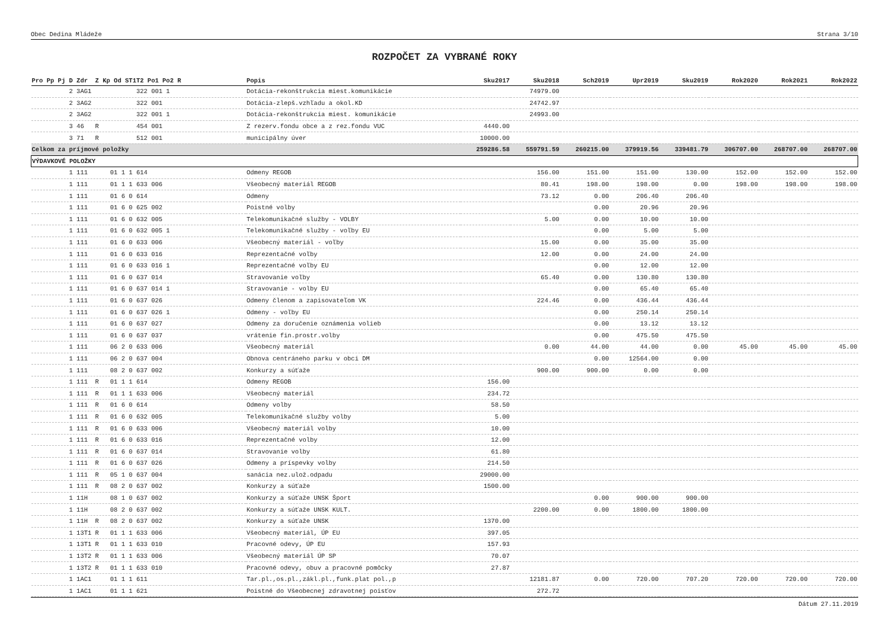Obec Dedina Mládeže Strana 3/10
ROZPOČET ZA VYBRANÉ ROKY
| Pro Pp Pj D Zdr Z Kp Od ST1T2 Po1 Po2 R | Popis | Sku2017 | Sku2018 | Sch2019 | Upr2019 | Sku2019 | Rok2020 | Rok2021 | Rok2022 |
| --- | --- | --- | --- | --- | --- | --- | --- | --- | --- |
| 2 3AG1 322 001 1 | Dotácia-rekonštrukcia miest.komunikácie | | 74979.00 | | | | | | |
| 2 3AG2 322 001 | Dotácia-zlepš.vzhľadu a okol.KD | | 24742.97 | | | | | | |
| 2 3AG2 322 001 1 | Dotácia-rekonštrukcia miest. komunikácie | | 24993.00 | | | | | | |
| 3 46 R 454 001 | Z rezerv.fondu obce a z rez.fondu VUC | 4440.00 | | | | | | | |
| 3 71 R 512 001 | municipálny úver | 10000.00 | | | | | | | |
| Celkom za príjmové položky | | 259286.58 | 559791.59 | 260215.00 | 379919.56 | 339481.79 | 306707.00 | 268707.00 | 268707.00 |
| VÝDAVKOVÉ POLOŽKY | | | | | | | | | |
| 1 111 01 1 1 614 | Odmeny REGOB | | 156.00 | 151.00 | 151.00 | 130.00 | 152.00 | 152.00 | 152.00 |
| 1 111 01 1 1 633 006 | Všeobecný materiál REGOB | | 80.41 | 198.00 | 198.00 | 0.00 | 198.00 | 198.00 | 198.00 |
| 1 111 01 6 0 614 | Odmeny | | 73.12 | 0.00 | 206.40 | 206.40 | | | |
| 1 111 01 6 0 625 002 | Poistné volby | | | 0.00 | 20.96 | 20.96 | | | |
| 1 111 01 6 0 632 005 | Telekomunikačné služby - VOLBY | | 5.00 | 0.00 | 10.00 | 10.00 | | | |
| 1 111 01 6 0 632 005 1 | Telekomunikačné služby - voľby EU | | | 0.00 | 5.00 | 5.00 | | | |
| 1 111 01 6 0 633 006 | Všeobecný materiál - voľby | | 15.00 | 0.00 | 35.00 | 35.00 | | | |
| 1 111 01 6 0 633 016 | Reprezentačné voľby | | 12.00 | 0.00 | 24.00 | 24.00 | | | |
| 1 111 01 6 0 633 016 1 | Reprezentačné voľby EU | | | 0.00 | 12.00 | 12.00 | | | |
| 1 111 01 6 0 637 014 | Stravovanie voľby | | 65.40 | 0.00 | 130.80 | 130.80 | | | |
| 1 111 01 6 0 637 014 1 | Stravovanie - volby EU | | | 0.00 | 65.40 | 65.40 | | | |
| 1 111 01 6 0 637 026 | Odmeny členom a zapisovateľom VK | | 224.46 | 0.00 | 436.44 | 436.44 | | | |
| 1 111 01 6 0 637 026 1 | Odmeny - voľby EU | | | 0.00 | 250.14 | 250.14 | | | |
| 1 111 01 6 0 637 027 | Odmeny za doručenie oznámenia volieb | | | 0.00 | 13.12 | 13.12 | | | |
| 1 111 01 6 0 637 037 | vrátenie fin.prostr.volby | | | 0.00 | 475.50 | 475.50 | | | |
| 1 111 06 2 0 633 006 | Všeobecný materiál | | 0.00 | 44.00 | 44.00 | 0.00 | 45.00 | 45.00 | 45.00 |
| 1 111 06 2 0 637 004 | Obnova centráneho parku v obci DM | | | 0.00 | 12564.00 | 0.00 | | | |
| 1 111 08 2 0 637 002 | Konkurzy a súťaže | | 900.00 | 900.00 | 0.00 | 0.00 | | | |
| 1 111 R 01 1 1 614 | Odmeny REGOB | 156.00 | | | | | | | |
| 1 111 R 01 1 1 633 006 | Všeobecný materiál | 234.72 | | | | | | | |
| 1 111 R 01 6 0 614 | Odmeny volby | 58.50 | | | | | | | |
| 1 111 R 01 6 0 632 005 | Telekomunikačné služby volby | 5.00 | | | | | | | |
| 1 111 R 01 6 0 633 006 | Všeobecný materiál volby | 10.00 | | | | | | | |
| 1 111 R 01 6 0 633 016 | Reprezentačné volby | 12.00 | | | | | | | |
| 1 111 R 01 6 0 637 014 | Stravovanie volby | 61.80 | | | | | | | |
| 1 111 R 01 6 0 637 026 | Odmeny a príspevky volby | 214.50 | | | | | | | |
| 1 111 R 05 1 0 637 004 | sanácia nez.ulož.odpadu | 29000.00 | | | | | | | |
| 1 111 R 08 2 0 637 002 | Konkurzy a súťaže | 1500.00 | | | | | | | |
| 1 11H 08 1 0 637 002 | Konkurzy a súťaže UNSK Šport | | | 0.00 | 900.00 | 900.00 | | | |
| 1 11H 08 2 0 637 002 | Konkurzy a súťaže UNSK KULT. | | 2200.00 | 0.00 | 1800.00 | 1800.00 | | | |
| 1 11H R 08 2 0 637 002 | Konkurzy a súťaže UNSK | 1370.00 | | | | | | | |
| 1 13T1 R 01 1 1 633 006 | Všeobecný materiál, ÚP EU | 397.05 | | | | | | | |
| 1 13T1 R 01 1 1 633 010 | Pracovné odevy, ÚP EU | 157.93 | | | | | | | |
| 1 13T2 R 01 1 1 633 006 | Všeobecný materiál ÚP SP | 70.07 | | | | | | | |
| 1 13T2 R 01 1 1 633 010 | Pracovné odevy, obuv a pracovné pomôcky | 27.87 | | | | | | | |
| 1 1AC1 01 1 1 611 | Tar.pl.,os.pl.,zákl.pl.,funk.plat pol.,p | | 12181.87 | 0.00 | 720.00 | 707.20 | 720.00 | 720.00 | 720.00 |
| 1 1AC1 01 1 1 621 | Poistné do Všeobecnej zdravotnej poisťov | | 272.72 | | | | | | |
Dátum 27.11.2019